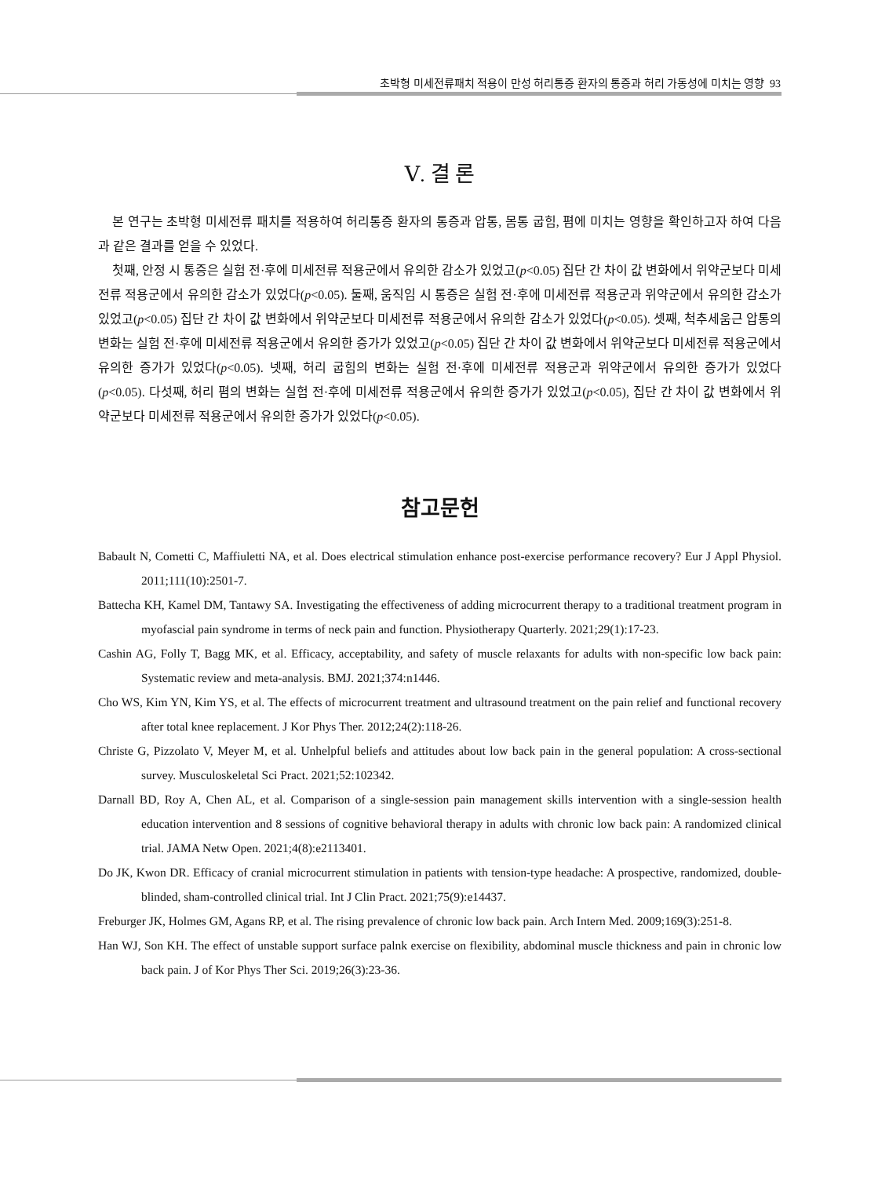초박형 미세전류패치 적용이 만성 허리통증 환자의 통증과 허리 가동성에 미치는 영향 93
Ⅴ. 결 론
본 연구는 초박형 미세전류 패치를 적용하여 허리통증 환자의 통증과 압통, 몸통 굽힘, 폄에 미치는 영향을 확인하고자 하여 다음과 같은 결과를 얻을 수 있었다.
첫째, 안정 시 통증은 실험 전·후에 미세전류 적용군에서 유의한 감소가 있었고(p<0.05) 집단 간 차이 값 변화에서 위약군보다 미세전류 적용군에서 유의한 감소가 있었다(p<0.05). 둘째, 움직임 시 통증은 실험 전·후에 미세전류 적용군과 위약군에서 유의한 감소가 있었고(p<0.05) 집단 간 차이 값 변화에서 위약군보다 미세전류 적용군에서 유의한 감소가 있었다(p<0.05). 셋째, 척추세움근 압통의 변화는 실험 전·후에 미세전류 적용군에서 유의한 증가가 있었고(p<0.05) 집단 간 차이 값 변화에서 위약군보다 미세전류 적용군에서 유의한 증가가 있었다(p<0.05). 넷째, 허리 굽힘의 변화는 실험 전·후에 미세전류 적용군과 위약군에서 유의한 증가가 있었다(p<0.05). 다섯째, 허리 폄의 변화는 실험 전·후에 미세전류 적용군에서 유의한 증가가 있었고(p<0.05), 집단 간 차이 값 변화에서 위약군보다 미세전류 적용군에서 유의한 증가가 있었다(p<0.05).
참고문헌
Babault N, Cometti C, Maffiuletti NA, et al. Does electrical stimulation enhance post-exercise performance recovery? Eur J Appl Physiol. 2011;111(10):2501-7.
Battecha KH, Kamel DM, Tantawy SA. Investigating the effectiveness of adding microcurrent therapy to a traditional treatment program in myofascial pain syndrome in terms of neck pain and function. Physiotherapy Quarterly. 2021;29(1):17-23.
Cashin AG, Folly T, Bagg MK, et al. Efficacy, acceptability, and safety of muscle relaxants for adults with non-specific low back pain: Systematic review and meta-analysis. BMJ. 2021;374:n1446.
Cho WS, Kim YN, Kim YS, et al. The effects of microcurrent treatment and ultrasound treatment on the pain relief and functional recovery after total knee replacement. J Kor Phys Ther. 2012;24(2):118-26.
Christe G, Pizzolato V, Meyer M, et al. Unhelpful beliefs and attitudes about low back pain in the general population: A cross-sectional survey. Musculoskeletal Sci Pract. 2021;52:102342.
Darnall BD, Roy A, Chen AL, et al. Comparison of a single-session pain management skills intervention with a single-session health education intervention and 8 sessions of cognitive behavioral therapy in adults with chronic low back pain: A randomized clinical trial. JAMA Netw Open. 2021;4(8):e2113401.
Do JK, Kwon DR. Efficacy of cranial microcurrent stimulation in patients with tension-type headache: A prospective, randomized, double-blinded, sham-controlled clinical trial. Int J Clin Pract. 2021;75(9):e14437.
Freburger JK, Holmes GM, Agans RP, et al. The rising prevalence of chronic low back pain. Arch Intern Med. 2009;169(3):251-8.
Han WJ, Son KH. The effect of unstable support surface palnk exercise on flexibility, abdominal muscle thickness and pain in chronic low back pain. J of Kor Phys Ther Sci. 2019;26(3):23-36.